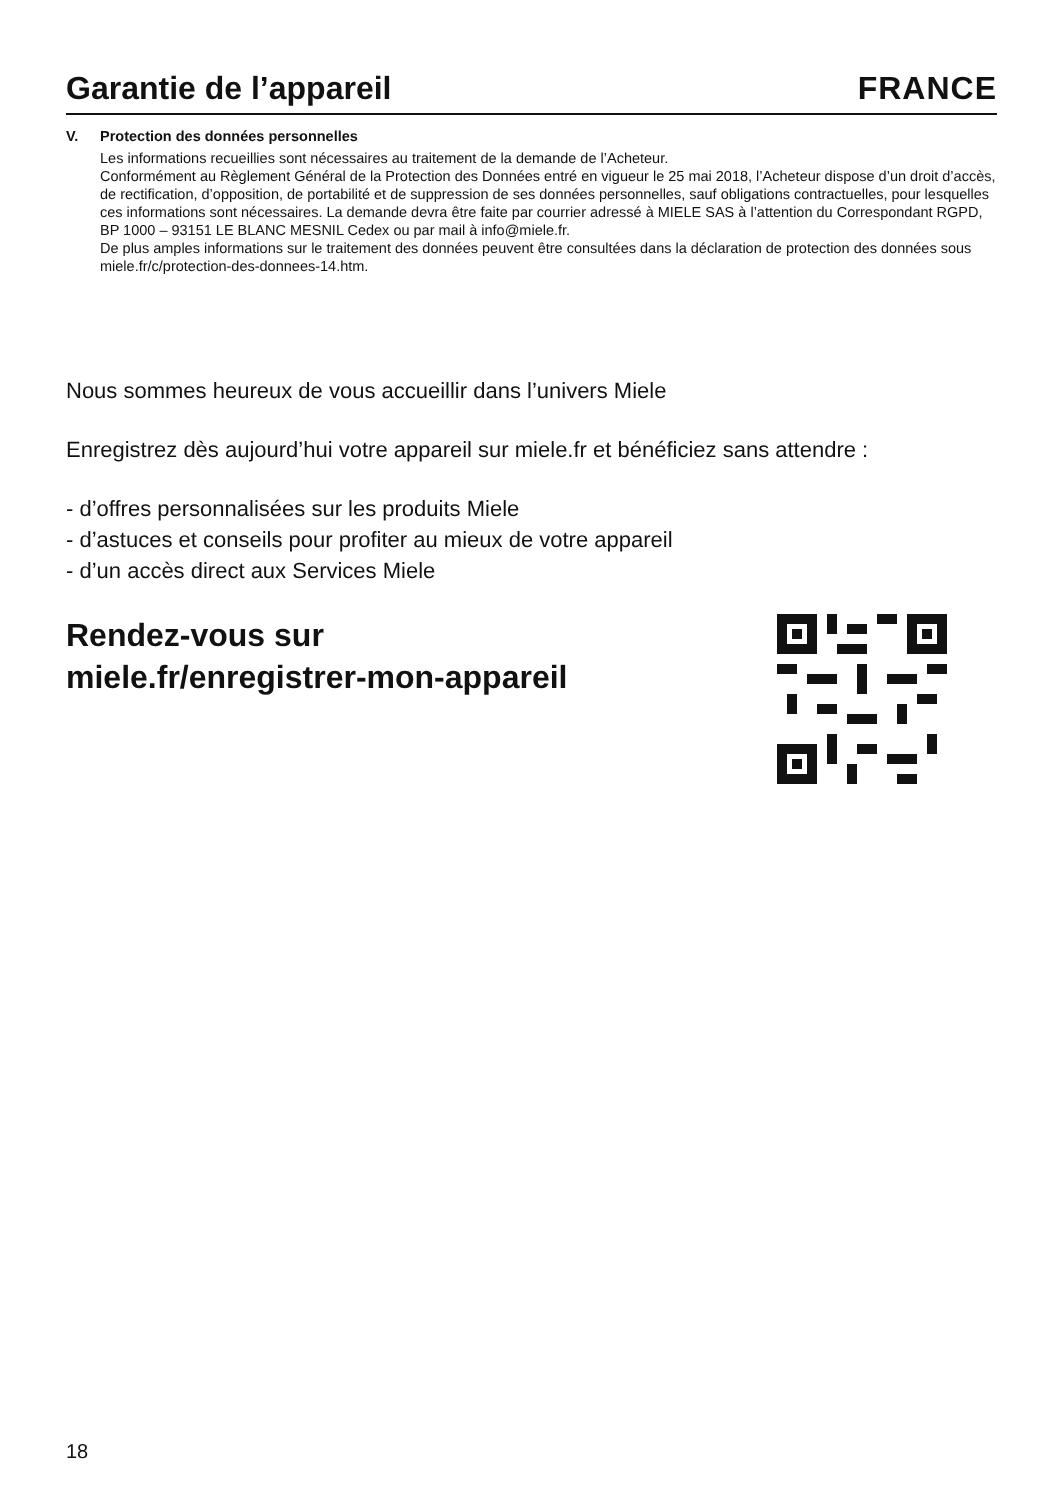Garantie de l’appareil
FRANCE
V. Protection des données personnelles
Les informations recueillies sont nécessaires au traitement de la demande de l’Acheteur.
Conformément au Règlement Général de la Protection des Données entré en vigueur le 25 mai 2018, l’Acheteur dispose d’un droit d’accès, de rectification, d’opposition, de portabilité et de suppression de ses données personnelles, sauf obligations contractuelles, pour lesquelles ces informations sont nécessaires. La demande devra être faite par courrier adressé à MIELE SAS à l’attention du Correspondant RGPD, BP 1000 – 93151 LE BLANC MESNIL Cedex ou par mail à info@miele.fr.
De plus amples informations sur le traitement des données peuvent être consultées dans la déclaration de protection des données sous miele.fr/c/protection-des-donnees-14.htm.
Nous sommes heureux de vous accueillir dans l’univers Miele
Enregistrez dès aujourd’hui votre appareil sur miele.fr et bénéficiez sans attendre :
- d’offres personnalisées sur les produits Miele
- d’astuces et conseils pour profiter au mieux de votre appareil
- d’un accès direct aux Services Miele
Rendez-vous sur
miele.fr/enregistrer-mon-appareil
18